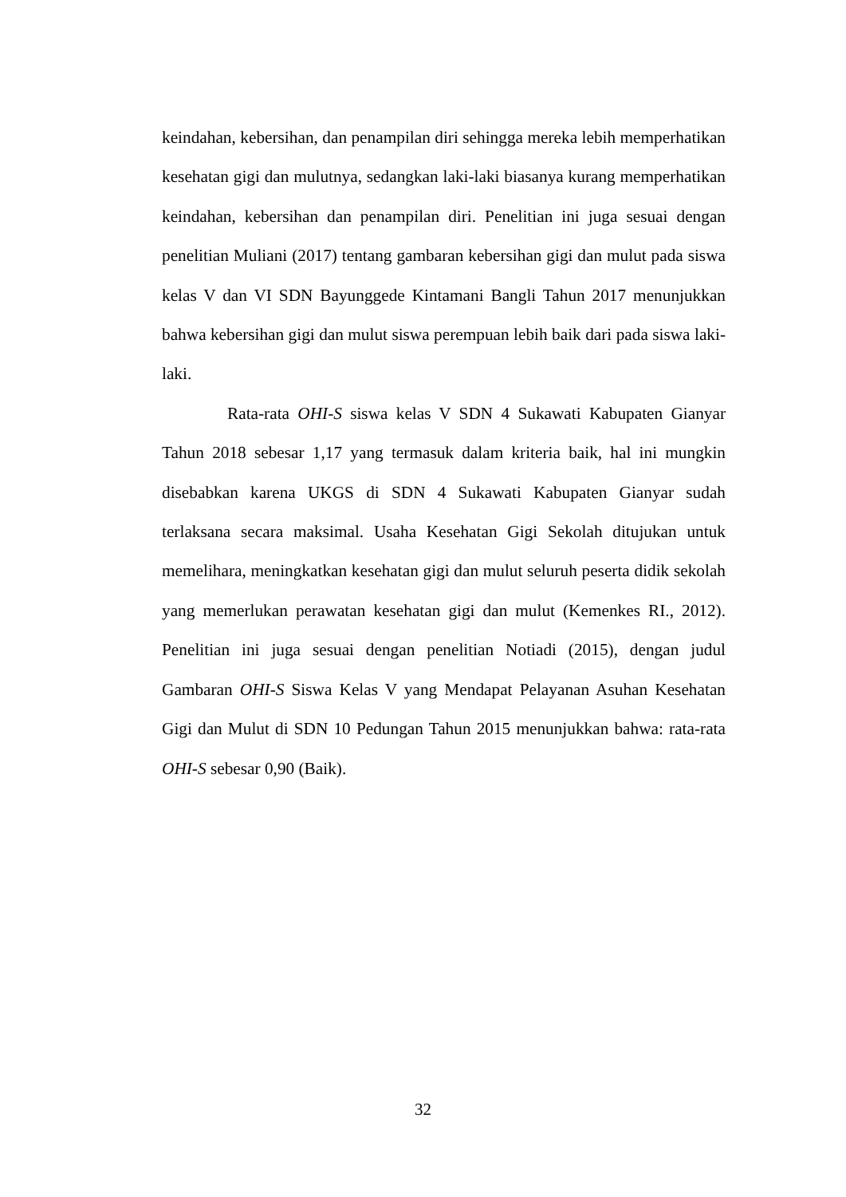keindahan, kebersihan, dan penampilan diri sehingga mereka lebih memperhatikan kesehatan gigi dan mulutnya, sedangkan laki-laki biasanya kurang memperhatikan keindahan, kebersihan dan penampilan diri. Penelitian ini juga sesuai dengan penelitian Muliani (2017) tentang gambaran kebersihan gigi dan mulut pada siswa kelas V dan VI SDN Bayunggede Kintamani Bangli Tahun 2017 menunjukkan bahwa kebersihan gigi dan mulut siswa perempuan lebih baik dari pada siswa laki-laki.
Rata-rata OHI-S siswa kelas V SDN 4 Sukawati Kabupaten Gianyar Tahun 2018 sebesar 1,17 yang termasuk dalam kriteria baik, hal ini mungkin disebabkan karena UKGS di SDN 4 Sukawati Kabupaten Gianyar sudah terlaksana secara maksimal. Usaha Kesehatan Gigi Sekolah ditujukan untuk memelihara, meningkatkan kesehatan gigi dan mulut seluruh peserta didik sekolah yang memerlukan perawatan kesehatan gigi dan mulut (Kemenkes RI., 2012). Penelitian ini juga sesuai dengan penelitian Notiadi (2015), dengan judul Gambaran OHI-S Siswa Kelas V yang Mendapat Pelayanan Asuhan Kesehatan Gigi dan Mulut di SDN 10 Pedungan Tahun 2015 menunjukkan bahwa: rata-rata OHI-S sebesar 0,90 (Baik).
32